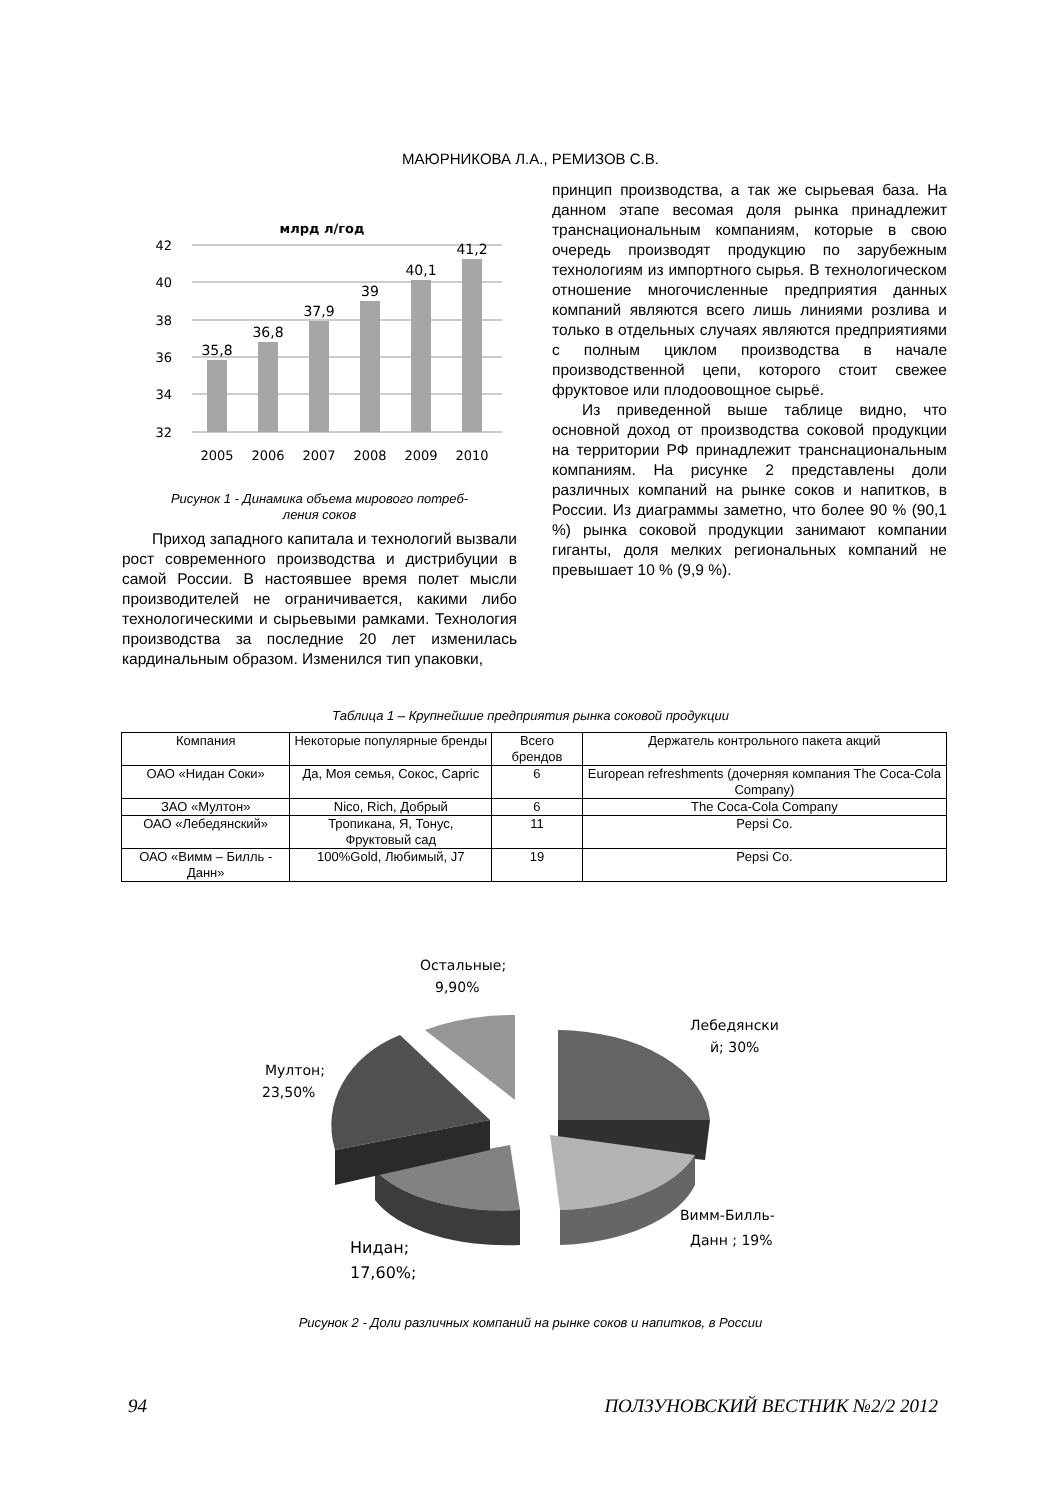МАЮРНИКОВА Л.А., РЕМИЗОВ С.В.
млрд л/год
42
40
38
36
34
32
35,8
36,8
37,9
39
40,1
41,2
2005
2006
2007
2008
2009
2010
Рисунок 1 - Динамика объема мирового потреб-
ления соков
Приход западного капитала и технологий вызвали рост современного производства и дистрибуции в самой России. В настоявшее время полет мысли производителей не ограничивается, какими либо технологическими и сырьевыми рамками. Технология производства за последние 20 лет изменилась кардинальным образом. Изменился тип упаковки,
принцип производства, а так же сырьевая база. На данном этапе весомая доля рынка принадлежит транснациональным компаниям, которые в свою очередь производят продукцию по зарубежным технологиям из импортного сырья. В технологическом отношение многочисленные предприятия данных компаний являются всего лишь линиями розлива и только в отдельных случаях являются предприятиями с полным циклом производства в начале производственной цепи, которого стоит свежее фруктовое или плодоовощное сырьё.
Из приведенной выше таблице видно, что основной доход от производства соковой продукции на территории РФ принадлежит транснациональным компаниям. На рисунке 2 представлены доли различных компаний на рынке соков и напитков, в России. Из диаграммы заметно, что более 90 % (90,1 %) рынка соковой продукции занимают компании гиганты, доля мелких региональных компаний не превышает 10 % (9,9 %).
Таблица 1 – Крупнейшие предприятия рынка соковой продукции
| Компания | Некоторые популярные бренды | Всего брендов | Держатель контрольного пакета акций |
| --- | --- | --- | --- |
| ОАО «Нидан Соки» | Да, Моя семья, Сокос, Capric | 6 | European refreshments (дочерняя компания The Coca-Cola Company) |
| ЗАО «Мултон» | Nico, Rich, Добрый | 6 | The Coca-Cola Company |
| ОАО «Лебедянский» | Тропикана, Я, Тонус, Фруктовый сад | 11 | Pepsi Co. |
| ОАО «Вимм – Билль - Данн» | 100%Gold, Любимый, J7 | 19 | Pepsi Co. |
Остальные;
9,90%
Лебедянски
й; 30%
Мултон;
23,50%
Вимм-Билль-
Данн ; 19%
Нидан;
17,60%;
Рисунок 2 - Доли различных компаний на рынке соков и напитков, в России
94 ПОЛЗУНОВСКИЙ ВЕСТНИК №2/2 2012